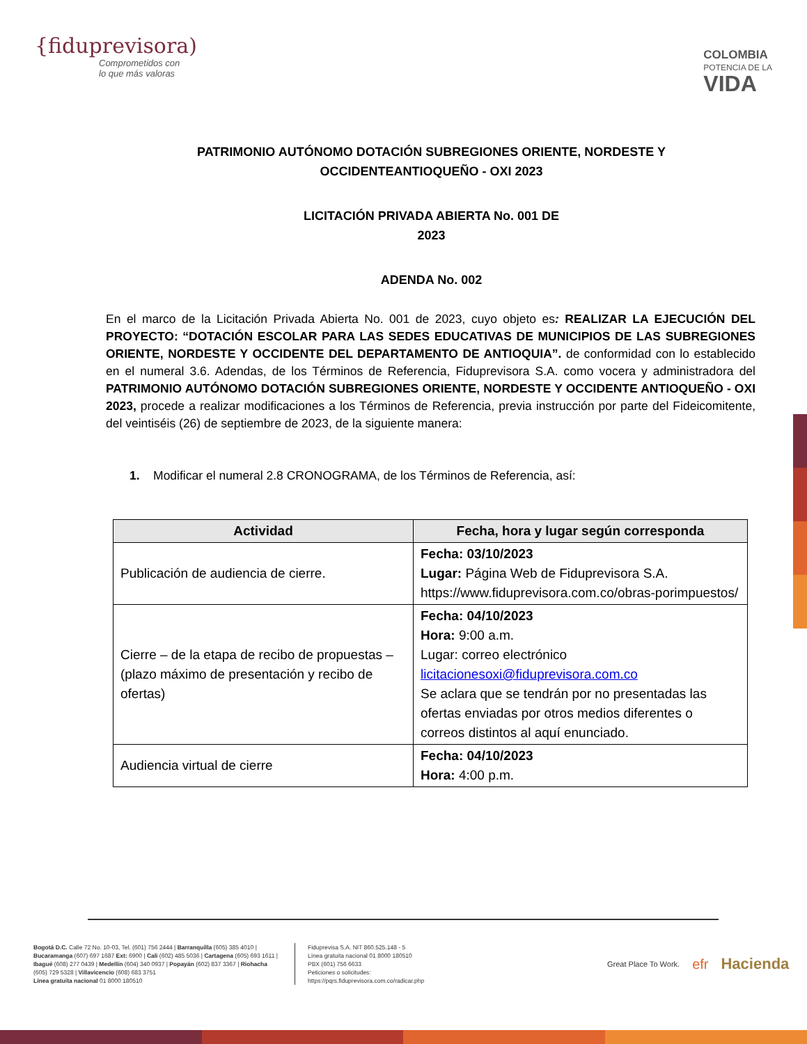{fiduprevisora)
Comprometidos con
lo que más valoras
COLOMBIA
POTENCIA DE LA
VIDA
PATRIMONIO AUTÓNOMO DOTACIÓN SUBREGIONES ORIENTE, NORDESTE Y OCCIDENTEANTIOQUEÑO - OXI 2023
LICITACIÓN PRIVADA ABIERTA No. 001 DE
2023
ADENDA No. 002
En el marco de la Licitación Privada Abierta No. 001 de 2023, cuyo objeto es: REALIZAR LA EJECUCIÓN DEL PROYECTO: “DOTACIÓN ESCOLAR PARA LAS SEDES EDUCATIVAS DE MUNICIPIOS DE LAS SUBREGIONES ORIENTE, NORDESTE Y OCCIDENTE DEL DEPARTAMENTO DE ANTIOQUIA”. de conformidad con lo establecido en el numeral 3.6. Adendas, de los Términos de Referencia, Fiduprevisora S.A. como vocera y administradora del PATRIMONIO AUTÓNOMO DOTACIÓN SUBREGIONES ORIENTE, NORDESTE Y OCCIDENTE ANTIOQUEÑO - OXI 2023, procede a realizar modificaciones a los Términos de Referencia, previa instrucción por parte del Fideicomitente, del veintiséis (26) de septiembre de 2023, de la siguiente manera:
1. Modificar el numeral 2.8 CRONOGRAMA, de los Términos de Referencia, así:
| Actividad | Fecha, hora y lugar según corresponda |
| --- | --- |
| Publicación de audiencia de cierre. | Fecha: 03/10/2023 Lugar: Página Web de Fiduprevisora S.A. https://www.fiduprevisora.com.co/obras-porimpuestos/ |
| Cierre – de la etapa de recibo de propuestas – (plazo máximo de presentación y recibo de ofertas) | Fecha: 04/10/2023 Hora: 9:00 a.m. Lugar: correo electrónico licitacionesoxi@fiduprevisora.com.co Se aclara que se tendrán por no presentadas las ofertas enviadas por otros medios diferentes o correos distintos al aquí enunciado. |
| Audiencia virtual de cierre | Fecha: 04/10/2023 Hora: 4:00 p.m. |
Bogotá D.C. Calle 72 No. 10-03, Tel. (601) 756 2444 | Barranquilla (605) 385 4010 | Bucaramanga (607) 697 1687 Ext: 6900 | Cali (602) 485 5036 | Cartagena (605) 693 1611 | Ibagué (608) 277 0439 | Medellín (604) 340 0937 | Popayán (602) 837 3367 | Riohacha (605) 729 5328 | Villavicencio (608) 683 3751
Línea gratuita nacional 01 8000 180510
Fiduprevisa S.A. NIT 860.525.148 - 5
Línea gratuita nacional 01 8000 180510
PBX (601) 756 6633
Peticiones o solicitudes:
https://pqrs.fiduprevisora.com.co/radicar.php
Great Place To Work. efr Hacienda